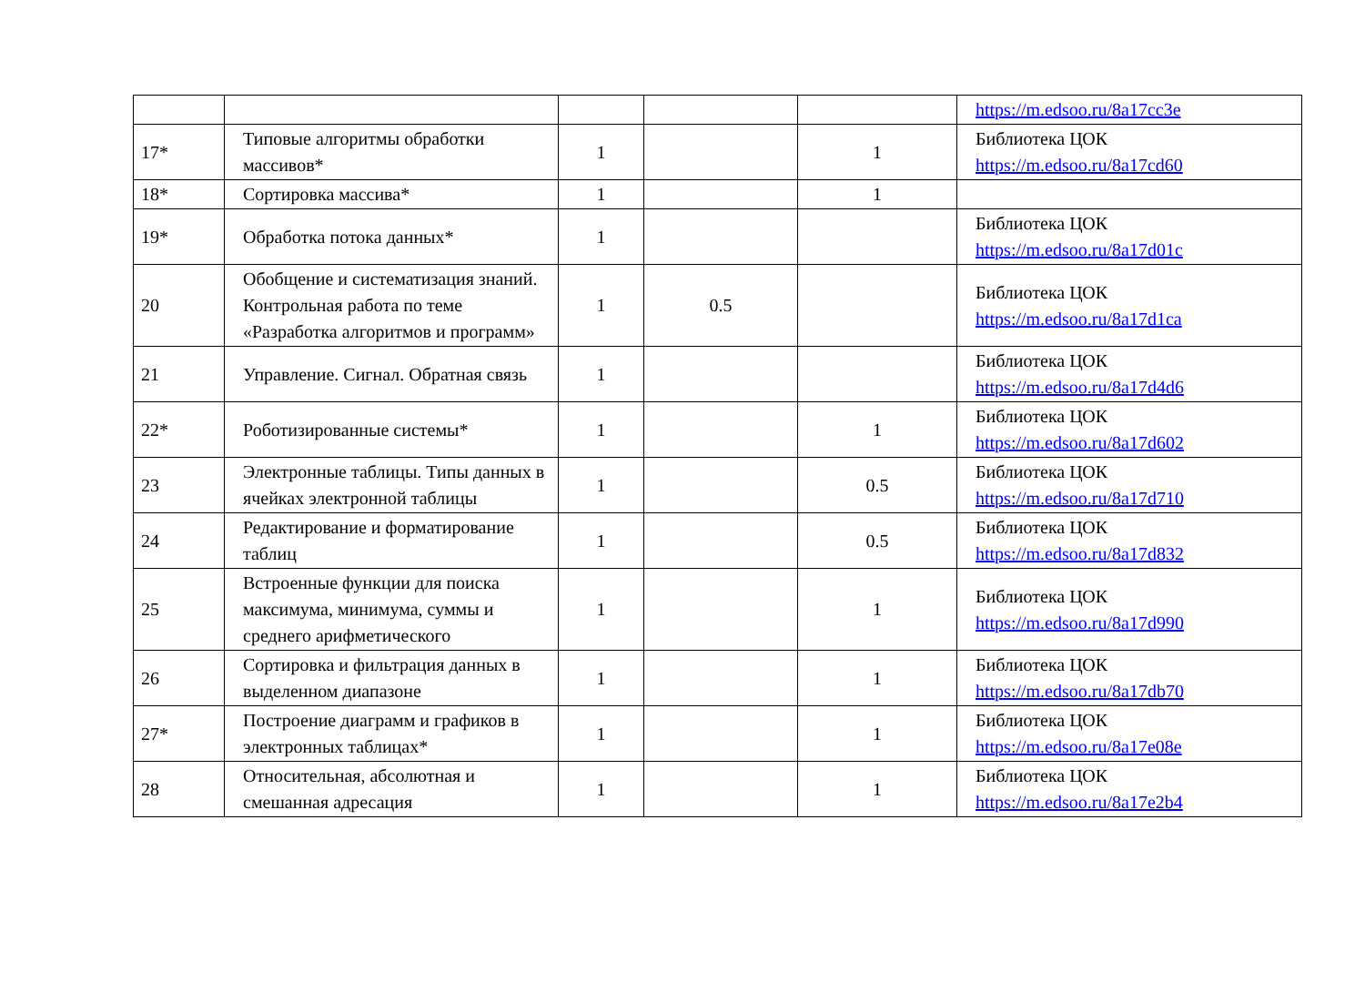| | | | | | https://m.edsoo.ru/8a17cc3e |
| 17* | Типовые алгоритмы обработки массивов* | 1 | | 1 | Библиотека ЦОК https://m.edsoo.ru/8a17cd60 |
| 18* | Сортировка массива* | 1 | | 1 | |
| 19* | Обработка потока данных* | 1 | | | Библиотека ЦОК https://m.edsoo.ru/8a17d01c |
| 20 | Обобщение и систематизация знаний. Контрольная работа по теме «Разработка алгоритмов и программ» | 1 | 0.5 | | Библиотека ЦОК https://m.edsoo.ru/8a17d1ca |
| 21 | Управление. Сигнал. Обратная связь | 1 | | | Библиотека ЦОК https://m.edsoo.ru/8a17d4d6 |
| 22* | Роботизированные системы* | 1 | | 1 | Библиотека ЦОК https://m.edsoo.ru/8a17d602 |
| 23 | Электронные таблицы. Типы данных в ячейках электронной таблицы | 1 | | 0.5 | Библиотека ЦОК https://m.edsoo.ru/8a17d710 |
| 24 | Редактирование и форматирование таблиц | 1 | | 0.5 | Библиотека ЦОК https://m.edsoo.ru/8a17d832 |
| 25 | Встроенные функции для поиска максимума, минимума, суммы и среднего арифметического | 1 | | 1 | Библиотека ЦОК https://m.edsoo.ru/8a17d990 |
| 26 | Сортировка и фильтрация данных в выделенном диапазоне | 1 | | 1 | Библиотека ЦОК https://m.edsoo.ru/8a17db70 |
| 27* | Построение диаграмм и графиков в электронных таблицах* | 1 | | 1 | Библиотека ЦОК https://m.edsoo.ru/8a17e08e |
| 28 | Относительная, абсолютная и смешанная адресация | 1 | | 1 | Библиотека ЦОК https://m.edsoo.ru/8a17e2b4 |